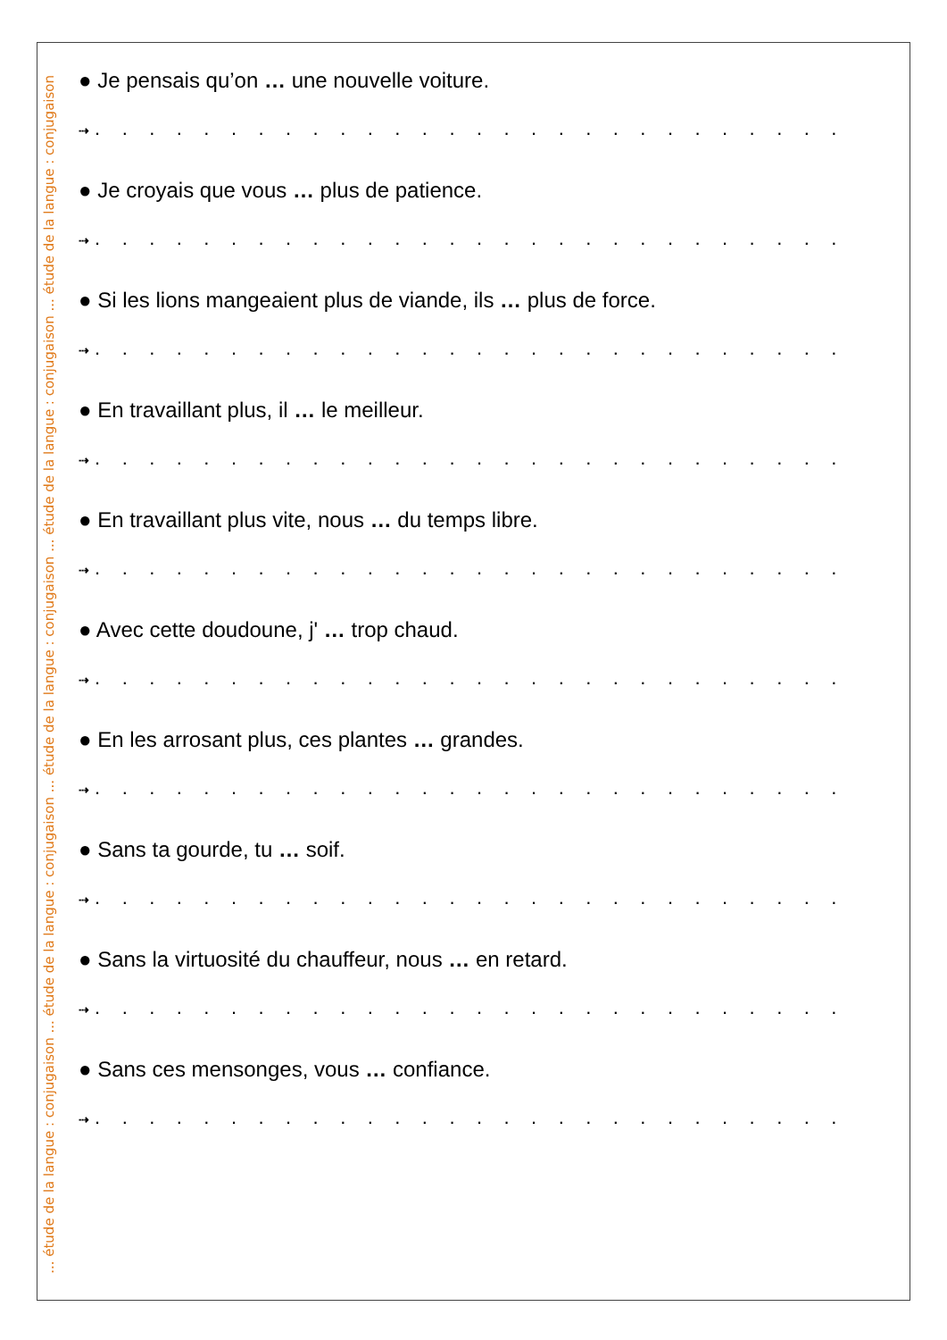... étude de la langue : conjugaison ... étude de la langue : conjugaison ... étude de la langue : conjugaison ... étude de la langue : conjugaison ... étude de la langue : conjugaison
● Je pensais qu’on … une nouvelle voiture.
⇢ . . . . . . . . . . . . . . . . . . . . . . . . . . . .
● Je croyais que vous … plus de patience.
⇢ . . . . . . . . . . . . . . . . . . . . . . . . . . . .
● Si les lions mangeaient plus de viande, ils … plus de force.
⇢ . . . . . . . . . . . . . . . . . . . . . . . . . . . .
● En travaillant plus, il … le meilleur.
⇢ . . . . . . . . . . . . . . . . . . . . . . . . . . . .
● En travaillant plus vite, nous … du temps libre.
⇢ . . . . . . . . . . . . . . . . . . . . . . . . . . . .
● Avec cette doudoune, j' … trop chaud.
⇢ . . . . . . . . . . . . . . . . . . . . . . . . . . . .
● En les arrosant plus, ces plantes … grandes.
⇢ . . . . . . . . . . . . . . . . . . . . . . . . . . . .
● Sans ta gourde, tu … soif.
⇢ . . . . . . . . . . . . . . . . . . . . . . . . . . . .
● Sans la virtuosité du chauffeur, nous … en retard.
⇢ . . . . . . . . . . . . . . . . . . . . . . . . . . . .
● Sans ces mensonges, vous … confiance.
⇢ . . . . . . . . . . . . . . . . . . . . . . . . . . . .